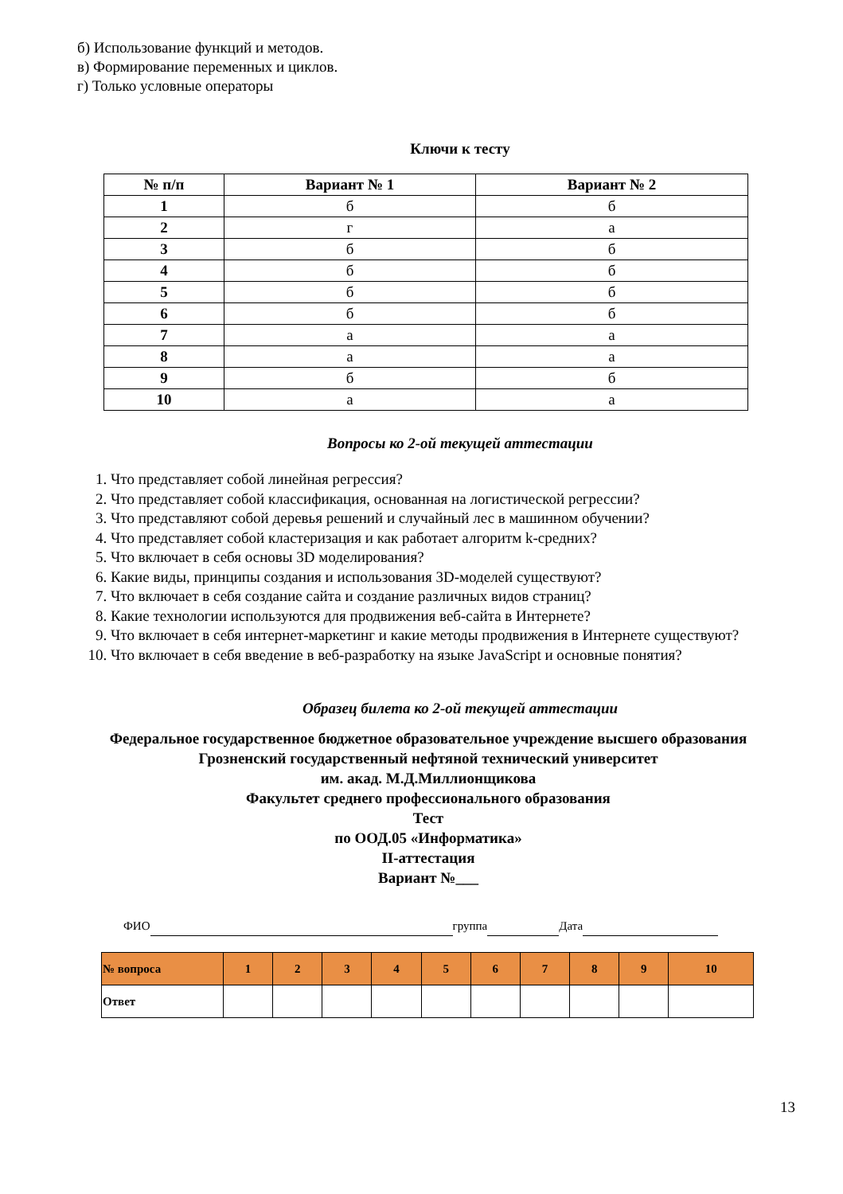б) Использование функций и методов.
в) Формирование переменных и циклов.
г) Только условные операторы
Ключи к тесту
| № п/п | Вариант № 1 | Вариант № 2 |
| --- | --- | --- |
| 1 | б | б |
| 2 | г | а |
| 3 | б | б |
| 4 | б | б |
| 5 | б | б |
| 6 | б | б |
| 7 | а | а |
| 8 | а | а |
| 9 | б | б |
| 10 | а | а |
Вопросы ко 2-ой текущей аттестации
1. Что представляет собой линейная регрессия?
2. Что представляет собой классификация, основанная на логистической регрессии?
3. Что представляют собой деревья решений и случайный лес в машинном обучении?
4. Что представляет собой кластеризация и как работает алгоритм k-средних?
5. Что включает в себя основы 3D моделирования?
6. Какие виды, принципы создания и использования 3D-моделей существуют?
7. Что включает в себя создание сайта и создание различных видов страниц?
8. Какие технологии используются для продвижения веб-сайта в Интернете?
9. Что включает в себя интернет-маркетинг и какие методы продвижения в Интернете существуют?
10. Что включает в себя введение в веб-разработку на языке JavaScript и основные понятия?
Образец билета ко 2-ой текущей аттестации
Федеральное государственное бюджетное образовательное учреждение высшего образования
Грозненский государственный нефтяной технический университет
им. акад. М.Д.Миллионщикова
Факультет среднего профессионального образования
Тест
по ООД.05 «Информатика»
II-аттестация
Вариант №___
ФИО группа Дата
| № вопроса | 1 | 2 | 3 | 4 | 5 | 6 | 7 | 8 | 9 | 10 |
| Ответ | | | | | | | | | | |
13